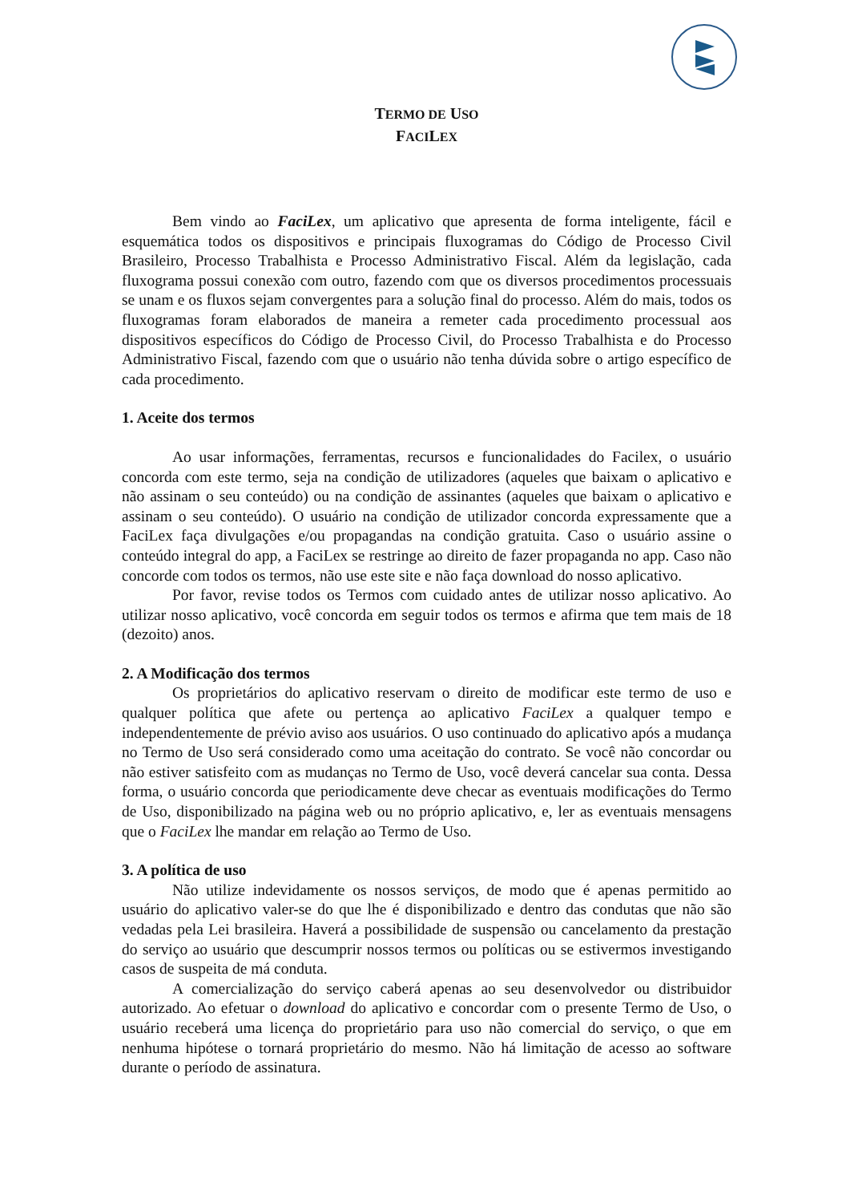TERMO DE USO
FACILEX
Bem vindo ao FaciLex, um aplicativo que apresenta de forma inteligente, fácil e esquemática todos os dispositivos e principais fluxogramas do Código de Processo Civil Brasileiro, Processo Trabalhista e Processo Administrativo Fiscal. Além da legislação, cada fluxograma possui conexão com outro, fazendo com que os diversos procedimentos processuais se unam e os fluxos sejam convergentes para a solução final do processo. Além do mais, todos os fluxogramas foram elaborados de maneira a remeter cada procedimento processual aos dispositivos específicos do Código de Processo Civil, do Processo Trabalhista e do Processo Administrativo Fiscal, fazendo com que o usuário não tenha dúvida sobre o artigo específico de cada procedimento.
1. Aceite dos termos
Ao usar informações, ferramentas, recursos e funcionalidades do Facilex, o usuário concorda com este termo, seja na condição de utilizadores (aqueles que baixam o aplicativo e não assinam o seu conteúdo) ou na condição de assinantes (aqueles que baixam o aplicativo e assinam o seu conteúdo). O usuário na condição de utilizador concorda expressamente que a FaciLex faça divulgações e/ou propagandas na condição gratuita. Caso o usuário assine o conteúdo integral do app, a FaciLex se restringe ao direito de fazer propaganda no app. Caso não concorde com todos os termos, não use este site e não faça download do nosso aplicativo.
Por favor, revise todos os Termos com cuidado antes de utilizar nosso aplicativo. Ao utilizar nosso aplicativo, você concorda em seguir todos os termos e afirma que tem mais de 18 (dezoito) anos.
2. A Modificação dos termos
Os proprietários do aplicativo reservam o direito de modificar este termo de uso e qualquer política que afete ou pertença ao aplicativo FaciLex a qualquer tempo e independentemente de prévio aviso aos usuários. O uso continuado do aplicativo após a mudança no Termo de Uso será considerado como uma aceitação do contrato. Se você não concordar ou não estiver satisfeito com as mudanças no Termo de Uso, você deverá cancelar sua conta. Dessa forma, o usuário concorda que periodicamente deve checar as eventuais modificações do Termo de Uso, disponibilizado na página web ou no próprio aplicativo, e, ler as eventuais mensagens que o FaciLex lhe mandar em relação ao Termo de Uso.
3. A política de uso
Não utilize indevidamente os nossos serviços, de modo que é apenas permitido ao usuário do aplicativo valer-se do que lhe é disponibilizado e dentro das condutas que não são vedadas pela Lei brasileira. Haverá a possibilidade de suspensão ou cancelamento da prestação do serviço ao usuário que descumprir nossos termos ou políticas ou se estivermos investigando casos de suspeita de má conduta.
A comercialização do serviço caberá apenas ao seu desenvolvedor ou distribuidor autorizado. Ao efetuar o download do aplicativo e concordar com o presente Termo de Uso, o usuário receberá uma licença do proprietário para uso não comercial do serviço, o que em nenhuma hipótese o tornará proprietário do mesmo. Não há limitação de acesso ao software durante o período de assinatura.